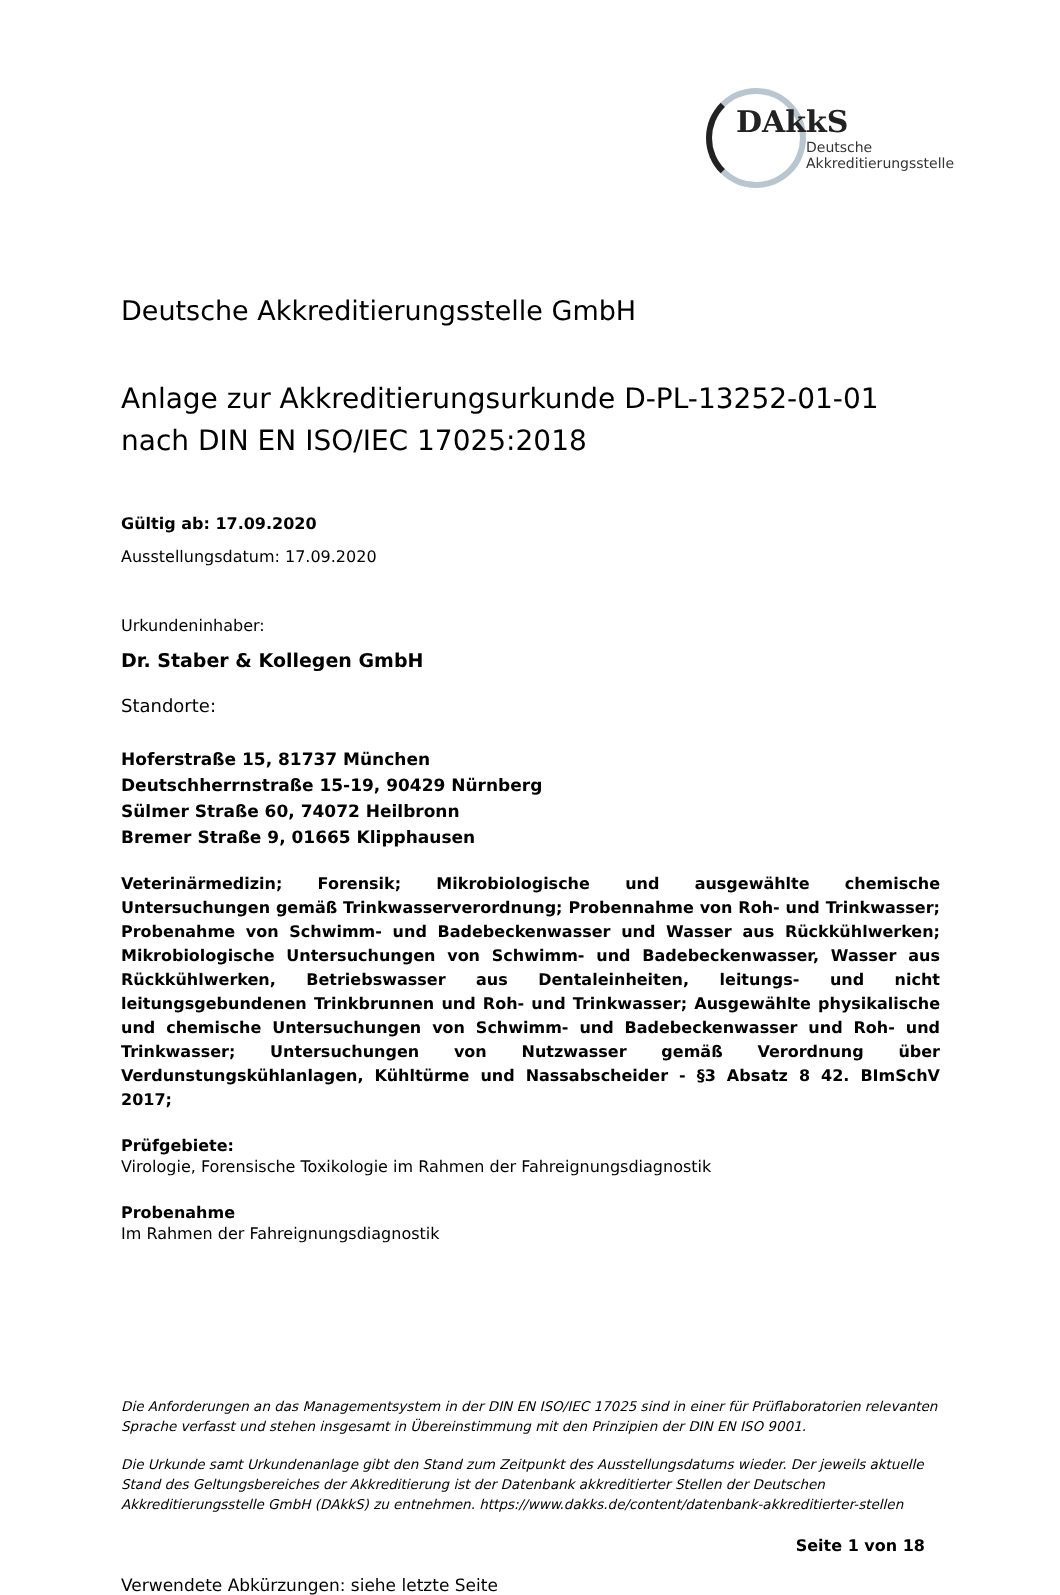DAkkS
Deutsche
Akkreditierungsstelle
Deutsche Akkreditierungsstelle GmbH
Anlage zur Akkreditierungsurkunde D-PL-13252-01-01
nach DIN EN ISO/IEC 17025:2018
Gültig ab: 17.09.2020
Ausstellungsdatum: 17.09.2020
Urkundeninhaber:
Dr. Staber & Kollegen GmbH
Standorte:
Hoferstraße 15, 81737 München
Deutschherrnstraße 15-19, 90429 Nürnberg
Sülmer Straße 60, 74072 Heilbronn
Bremer Straße 9, 01665 Klipphausen
Veterinärmedizin; Forensik; Mikrobiologische und ausgewählte chemische Untersuchungen gemäß Trinkwasserverordnung; Probennahme von Roh- und Trinkwasser; Probenahme von Schwimm- und Badebeckenwasser und Wasser aus Rückkühlwerken; Mikrobiologische Untersuchungen von Schwimm- und Badebeckenwasser, Wasser aus Rückkühlwerken, Betriebswasser aus Dentaleinheiten, leitungs- und nicht leitungsgebundenen Trinkbrunnen und Roh- und Trinkwasser; Ausgewählte physikalische und chemische Untersuchungen von Schwimm- und Badebeckenwasser und Roh- und Trinkwasser; Untersuchungen von Nutzwasser gemäß Verordnung über Verdunstungskühlanlagen, Kühltürme und Nassabscheider - §3 Absatz 8 42. BImSchV 2017;
Prüfgebiete:
Virologie, Forensische Toxikologie im Rahmen der Fahreignungsdiagnostik
Probenahme
Im Rahmen der Fahreignungsdiagnostik
Die Anforderungen an das Managementsystem in der DIN EN ISO/IEC 17025 sind in einer für Prüflaboratorien relevanten Sprache verfasst und stehen insgesamt in Übereinstimmung mit den Prinzipien der DIN EN ISO 9001.
Die Urkunde samt Urkundenanlage gibt den Stand zum Zeitpunkt des Ausstellungsdatums wieder. Der jeweils aktuelle Stand des Geltungsbereiches der Akkreditierung ist der Datenbank akkreditierter Stellen der Deutschen Akkreditierungsstelle GmbH (DAkkS) zu entnehmen. https://www.dakks.de/content/datenbank-akkreditierter-stellen
Seite 1 von 18
Verwendete Abkürzungen: siehe letzte Seite